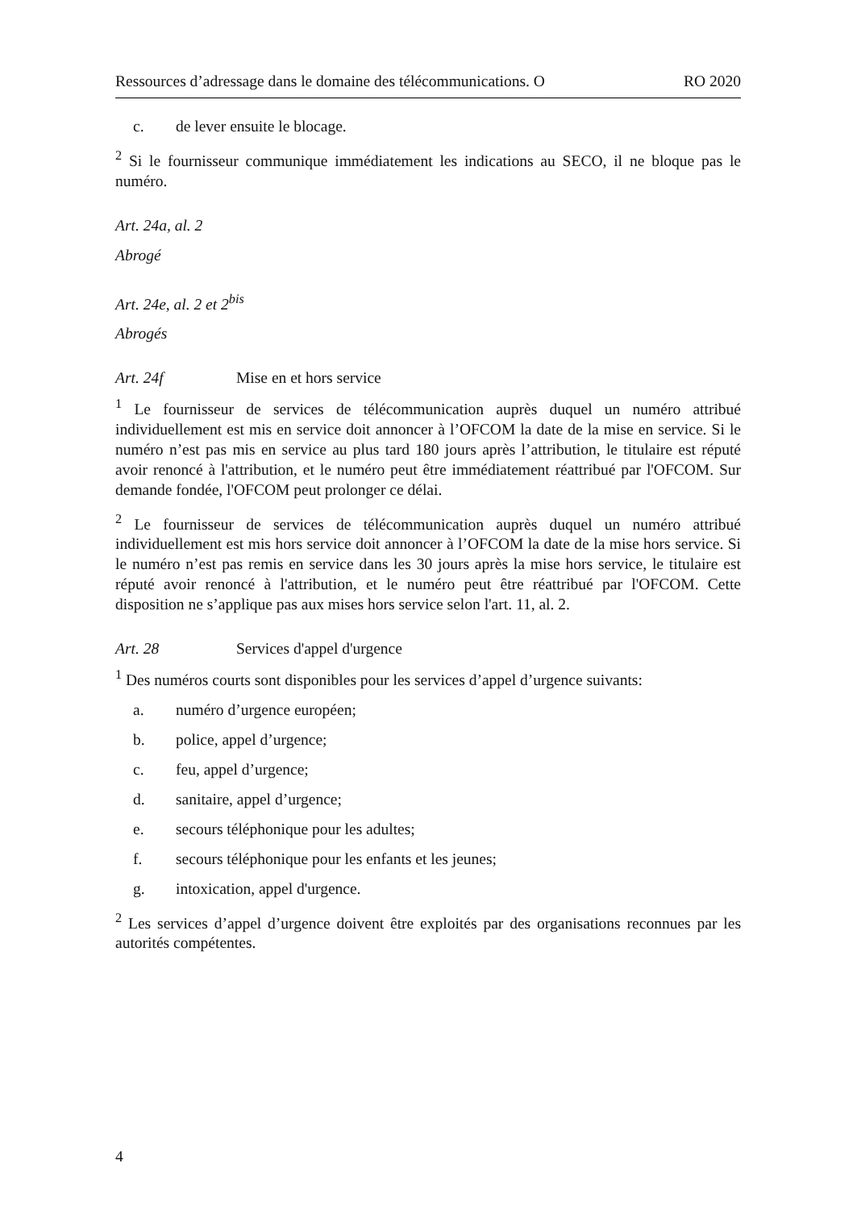Ressources d’adressage dans le domaine des télécommunications. O RO 2020
c. de lever ensuite le blocage.
<sup>2</sup> Si le fournisseur communique immédiatement les indications au SECO, il ne bloque pas le numéro.
Art. 24a, al. 2
Abrogé
Art. 24e, al. 2 et 2<sup>bis</sup>
Abrogés
Art. 24f Mise en et hors service
<sup>1</sup> Le fournisseur de services de télécommunication auprès duquel un numéro attribué individuellement est mis en service doit annoncer à l’OFCOM la date de la mise en service. Si le numéro n’est pas mis en service au plus tard 180 jours après l’attribution, le titulaire est réputé avoir renoncé à l'attribution, et le numéro peut être immédiatement réattribué par l'OFCOM. Sur demande fondée, l'OFCOM peut prolonger ce délai.
<sup>2</sup> Le fournisseur de services de télécommunication auprès duquel un numéro attribué individuellement est mis hors service doit annoncer à l’OFCOM la date de la mise hors service. Si le numéro n’est pas remis en service dans les 30 jours après la mise hors service, le titulaire est réputé avoir renoncé à l'attribution, et le numéro peut être réattribué par l'OFCOM. Cette disposition ne s’applique pas aux mises hors service selon l'art. 11, al. 2.
Art. 28 Services d'appel d'urgence
<sup>1</sup> Des numéros courts sont disponibles pour les services d’appel d’urgence suivants:
a. numéro d’urgence européen;
b. police, appel d’urgence;
c. feu, appel d’urgence;
d. sanitaire, appel d’urgence;
e. secours téléphonique pour les adultes;
f. secours téléphonique pour les enfants et les jeunes;
g. intoxication, appel d'urgence.
<sup>2</sup> Les services d’appel d’urgence doivent être exploités par des organisations reconnues par les autorités compétentes.
4